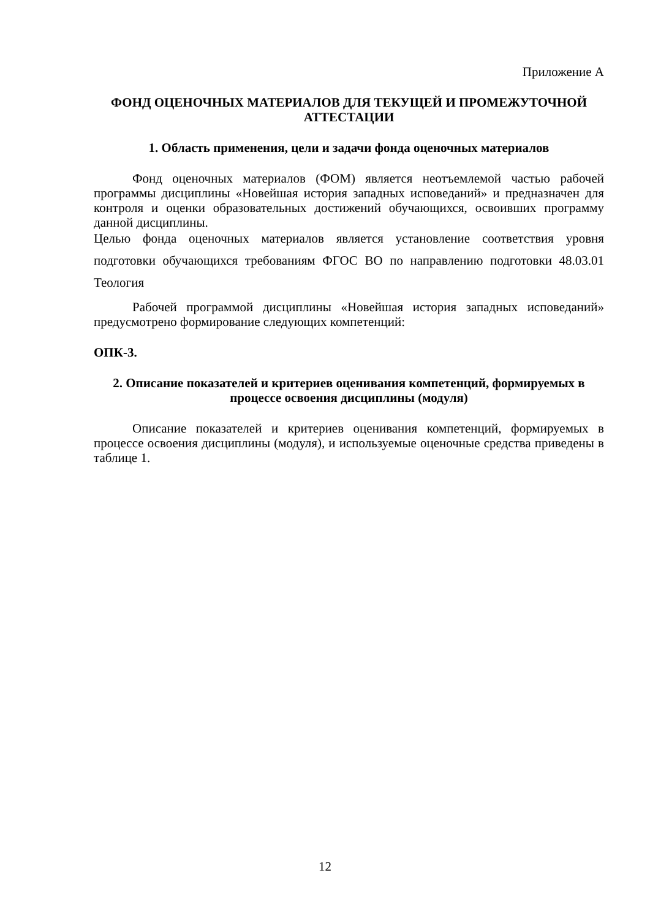Приложение А
ФОНД ОЦЕНОЧНЫХ МАТЕРИАЛОВ ДЛЯ ТЕКУЩЕЙ И ПРОМЕЖУТОЧНОЙ
АТТЕСТАЦИИ
1. Область применения, цели и задачи фонда оценочных материалов
Фонд оценочных материалов (ФОМ) является неотъемлемой частью рабочей программы дисциплины «Новейшая история западных исповеданий» и предназначен для контроля и оценки образовательных достижений обучающихся, освоивших программу данной дисциплины.
Целью фонда оценочных материалов является установление соответствия уровня подготовки обучающихся требованиям ФГОС ВО по направлению подготовки 48.03.01 Теология
Рабочей программой дисциплины «Новейшая история западных исповеданий» предусмотрено формирование следующих компетенций:
ОПК-3.
2. Описание показателей и критериев оценивания компетенций, формируемых в процессе освоения дисциплины (модуля)
Описание показателей и критериев оценивания компетенций, формируемых в процессе освоения дисциплины (модуля), и используемые оценочные средства приведены в таблице 1.
12